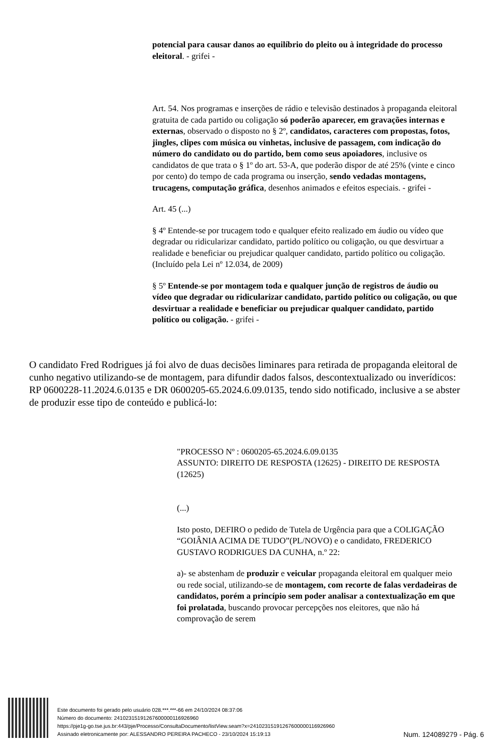potencial para causar danos ao equilíbrio do pleito ou à integridade do processo eleitoral. - grifei -
Art. 54. Nos programas e inserções de rádio e televisão destinados à propaganda eleitoral gratuita de cada partido ou coligação só poderão aparecer, em gravações internas e externas, observado o disposto no § 2º, candidatos, caracteres com propostas, fotos, jingles, clipes com música ou vinhetas, inclusive de passagem, com indicação do número do candidato ou do partido, bem como seus apoiadores, inclusive os candidatos de que trata o § 1º do art. 53-A, que poderão dispor de até 25% (vinte e cinco por cento) do tempo de cada programa ou inserção, sendo vedadas montagens, trucagens, computação gráfica, desenhos animados e efeitos especiais. - grifei -
Art. 45 (...)
§ 4º Entende-se por trucagem todo e qualquer efeito realizado em áudio ou vídeo que degradar ou ridicularizar candidato, partido político ou coligação, ou que desvirtuar a realidade e beneficiar ou prejudicar qualquer candidato, partido político ou coligação. (Incluído pela Lei nº 12.034, de 2009)
§ 5º Entende-se por montagem toda e qualquer junção de registros de áudio ou vídeo que degradar ou ridicularizar candidato, partido político ou coligação, ou que desvirtuar a realidade e beneficiar ou prejudicar qualquer candidato, partido político ou coligação. - grifei -
O candidato Fred Rodrigues já foi alvo de duas decisões liminares para retirada de propaganda eleitoral de cunho negativo utilizando-se de montagem, para difundir dados falsos, descontextualizado ou inverídicos: RP 0600228-11.2024.6.0135 e DR 0600205-65.2024.6.09.0135, tendo sido notificado, inclusive a se abster de produzir esse tipo de conteúdo e publicá-lo:
"PROCESSO Nº : 0600205-65.2024.6.09.0135
ASSUNTO: DIREITO DE RESPOSTA (12625) - DIREITO DE RESPOSTA (12625)
(...)
Isto posto, DEFIRO o pedido de Tutela de Urgência para que a COLIGAÇÃO “GOIÂNIA ACIMA DE TUDO”(PL/NOVO) e o candidato, FREDERICO GUSTAVO RODRIGUES DA CUNHA, n.º 22:
a)- se abstenham de produzir e veicular propaganda eleitoral em qualquer meio ou rede social, utilizando-se de montagem, com recorte de falas verdadeiras de candidatos, porém a princípio sem poder analisar a contextualização em que foi prolatada, buscando provocar percepções nos eleitores, que não há comprovação de serem
Este documento foi gerado pelo usuário 028.***.***-66 em 24/10/2024 08:37:06
Número do documento: 24102315191267600000116926960
https://pje1g-go.tse.jus.br:443/pje/Processo/ConsultaDocumento/listView.seam?x=24102315191267600000116926960
Assinado eletronicamente por: ALESSANDRO PEREIRA PACHECO - 23/10/2024 15:19:13
Num. 124089279 - Pág. 6